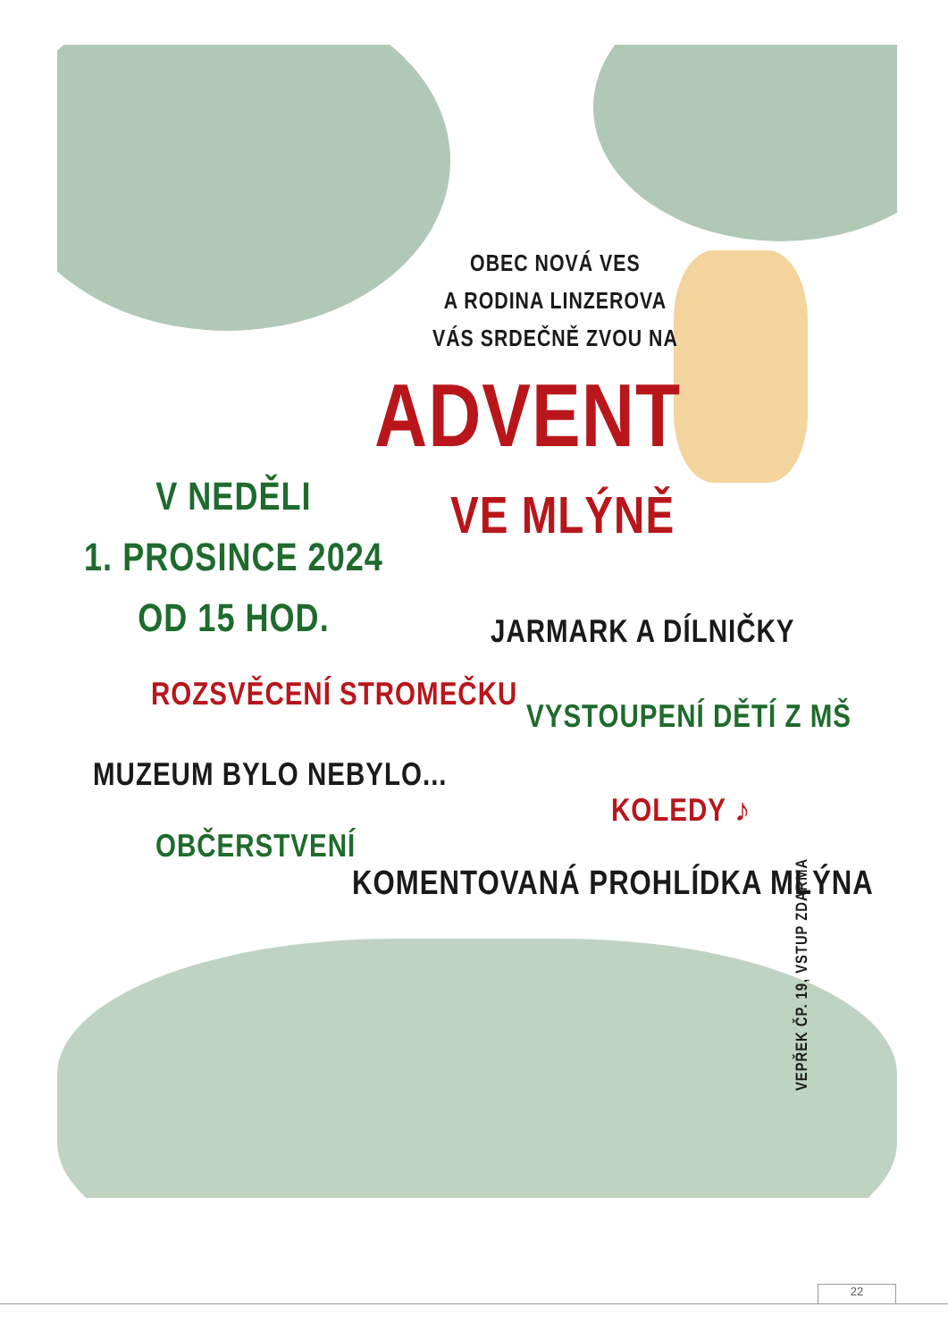OBEC NOVÁ VES
A RODINA LINZEROVA
VÁS SRDEČNĚ ZVOU NA
ADVENT
VE MLÝNĚ
V NEDĚLI
1. PROSINCE 2024
OD 15 HOD.
JARMARK A DÍLNIČKY
ROZSVĚCENÍ STROMEČKU
VYSTOUPENÍ DĚTÍ Z MŠ
MUZEUM BYLO NEBYLO...
KOLEDY ♪
OBČERSTVENÍ
KOMENTOVANÁ PROHLÍDKA MLÝNA
VEPŘEK ČP. 19, VSTUP ZDARMA
22